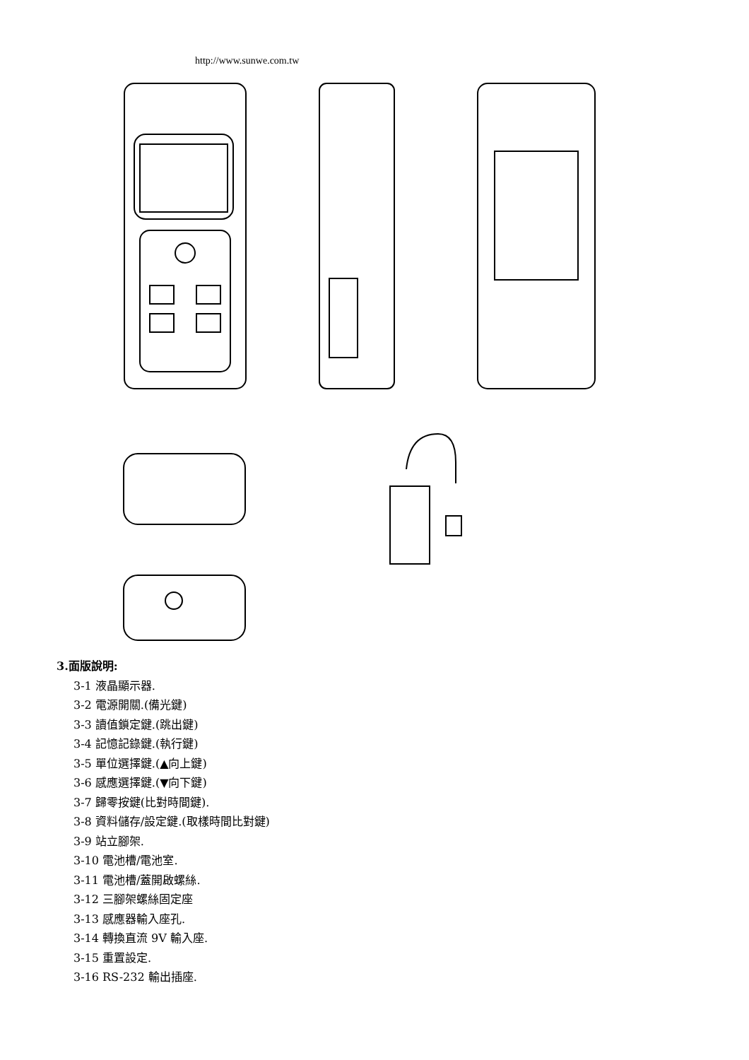http://www.sunwe.com.tw
3.面版說明:
3-1 液晶顯示器.
3-2 電源開關.(備光鍵)
3-3 讀值鎖定鍵.(跳出鍵)
3-4 記憶記錄鍵.(執行鍵)
3-5 單位選擇鍵.(▲向上鍵)
3-6 感應選擇鍵.(▼向下鍵)
3-7 歸零按鍵(比對時間鍵).
3-8 資料儲存/設定鍵.(取樣時間比對鍵)
3-9 站立腳架.
3-10 電池槽/電池室.
3-11 電池槽/蓋開啟螺絲.
3-12 三腳架螺絲固定座
3-13 感應器輸入座孔.
3-14 轉換直流 9V 輸入座.
3-15 重置設定.
3-16 RS-232 輸出插座.